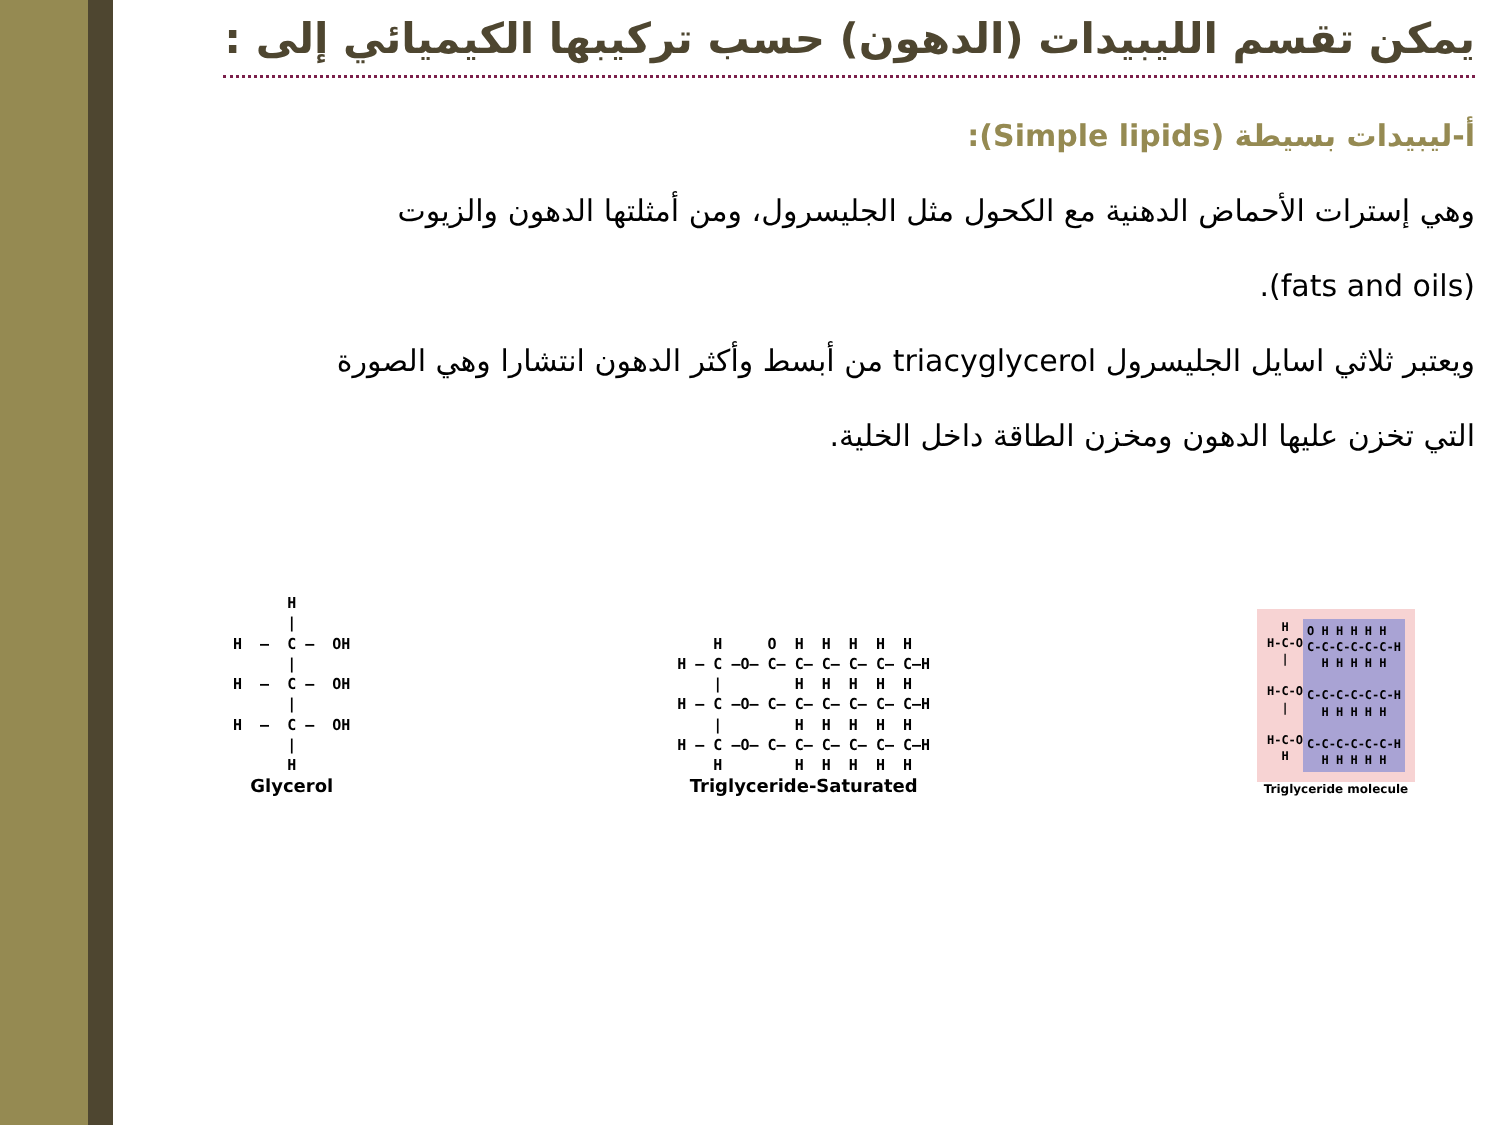يمكن تقسم الليبيدات (الدهون) حسب تركيبها الكيميائي إلى :
أ-ليبيدات بسيطة (Simple lipids):
وهي إسترات الأحماض الدهنية مع الكحول مثل الجليسرول، ومن أمثلتها الدهون والزيوت
(fats and oils).
ويعتبر ثلاثي اسايل الجليسرول triacyglycerol من أبسط وأكثر الدهون انتشارا وهي الصورة
التي تخزن عليها الدهون ومخزن الطاقة داخل الخلية.
      H
      |
H  —  C —  OH
      |
H  —  C —  OH
      |
H  —  C —  OH
      |
      H
Glycerol
    H     O  H  H  H  H  H
H — C —O— C— C— C— C— C— C—H
    |        H  H  H  H  H
H — C —O— C— C— C— C— C— C—H
    |        H  H  H  H  H
H — C —O— C— C— C— C— C— C—H
    H        H  H  H  H  H
Triglyceride-Saturated
  H
H-C-O
  |

H-C-O
  |

H-C-O
  H
O H H H H H
C-C-C-C-C-C-H
  H H H H H

C-C-C-C-C-C-H
  H H H H H

C-C-C-C-C-C-H
  H H H H H
Triglyceride molecule